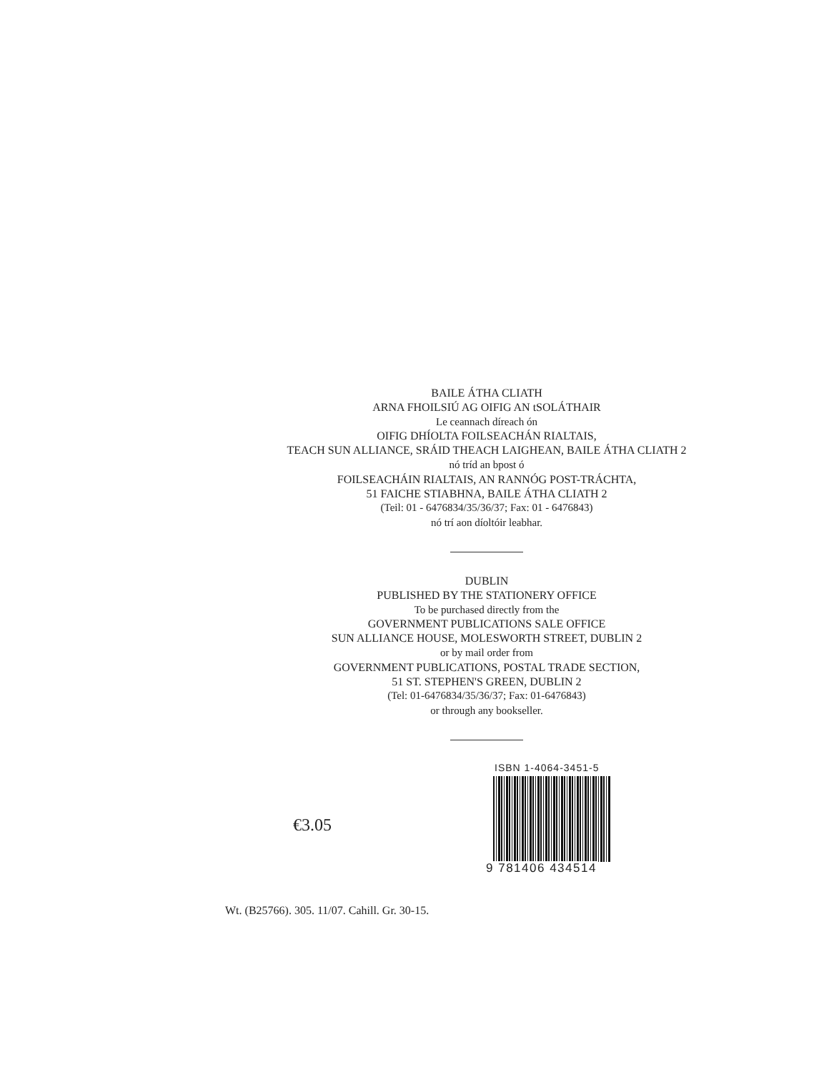BAILE ÁTHA CLIATH
ARNA FHOILSIÚ AG OIFIG AN tSOLÁTHAIR
Le ceannach díreach ón
OIFIG DHÍOLTA FOILSEACHÁN RIALTAIS,
TEACH SUN ALLIANCE, SRÁID THEACH LAIGHEAN, BAILE ÁTHA CLIATH 2
nó tríd an bpost ó
FOILSEACHÁIN RIALTAIS, AN RANNÓG POST-TRÁCHTA,
51 FAICHE STIABHNA, BAILE ÁTHA CLIATH 2
(Teil: 01 - 6476834/35/36/37; Fax: 01 - 6476843)
nó trí aon díoltóir leabhar.
DUBLIN
PUBLISHED BY THE STATIONERY OFFICE
To be purchased directly from the
GOVERNMENT PUBLICATIONS SALE OFFICE
SUN ALLIANCE HOUSE, MOLESWORTH STREET, DUBLIN 2
or by mail order from
GOVERNMENT PUBLICATIONS, POSTAL TRADE SECTION,
51 ST. STEPHEN'S GREEN, DUBLIN 2
(Tel: 01-6476834/35/36/37; Fax: 01-6476843)
or through any bookseller.
€3.05
ISBN 1-4064-3451-5
9 781406 434514
Wt. (B25766). 305. 11/07. Cahill. Gr. 30-15.